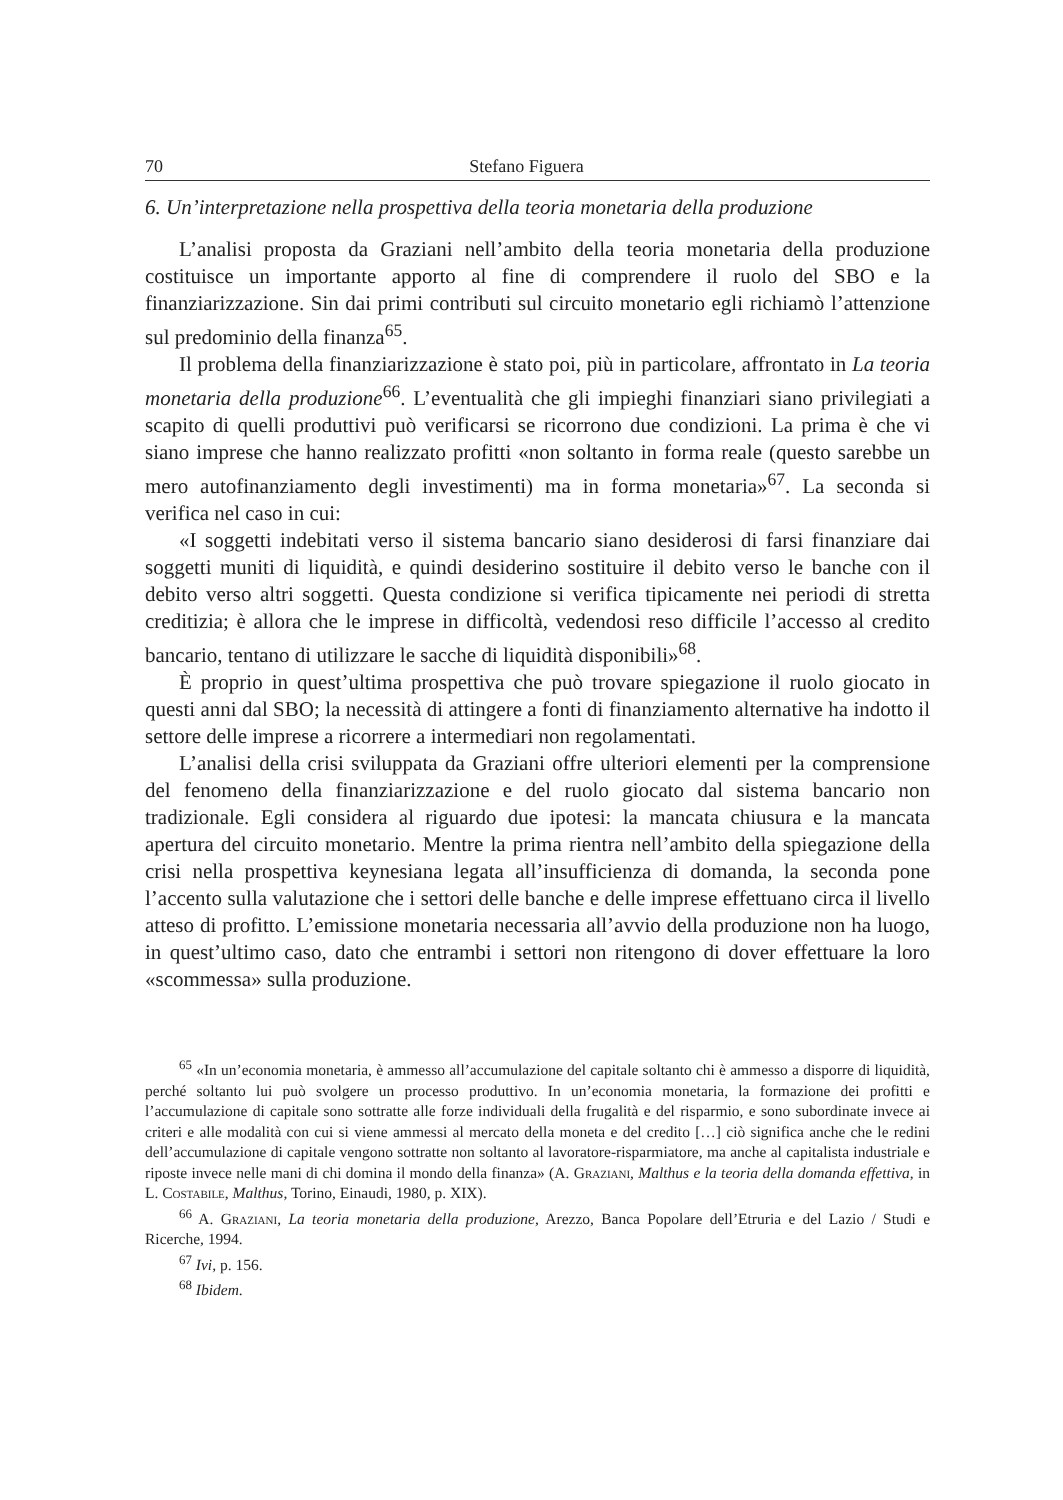70 Stefano Figuera
6. Un’interpretazione nella prospettiva della teoria monetaria della produzione
L’analisi proposta da Graziani nell’ambito della teoria monetaria della produzione costituisce un importante apporto al fine di comprendere il ruolo del SBO e la finanziarizzazione. Sin dai primi contributi sul circuito monetario egli richiamò l’attenzione sul predominio della finanza<sup>65</sup>.
Il problema della finanziarizzazione è stato poi, più in particolare, affrontato in La teoria monetaria della produzione<sup>66</sup>. L’eventualità che gli impieghi finanziari siano privilegiati a scapito di quelli produttivi può verificarsi se ricorrono due condizioni. La prima è che vi siano imprese che hanno realizzato profitti «non soltanto in forma reale (questo sarebbe un mero autofinanziamento degli investimenti) ma in forma monetaria»<sup>67</sup>. La seconda si verifica nel caso in cui:
«I soggetti indebitati verso il sistema bancario siano desiderosi di farsi finanziare dai soggetti muniti di liquidità, e quindi desiderino sostituire il debito verso le banche con il debito verso altri soggetti. Questa condizione si verifica tipicamente nei periodi di stretta creditizia; è allora che le imprese in difficoltà, vedendosi reso difficile l’accesso al credito bancario, tentano di utilizzare le sacche di liquidità disponibili»<sup>68</sup>.
È proprio in quest’ultima prospettiva che può trovare spiegazione il ruolo giocato in questi anni dal SBO; la necessità di attingere a fonti di finanziamento alternative ha indotto il settore delle imprese a ricorrere a intermediari non regolamentati.
L’analisi della crisi sviluppata da Graziani offre ulteriori elementi per la comprensione del fenomeno della finanziarizzazione e del ruolo giocato dal sistema bancario non tradizionale. Egli considera al riguardo due ipotesi: la mancata chiusura e la mancata apertura del circuito monetario. Mentre la prima rientra nell’ambito della spiegazione della crisi nella prospettiva keynesiana legata all’insufficienza di domanda, la seconda pone l’accento sulla valutazione che i settori delle banche e delle imprese effettuano circa il livello atteso di profitto. L’emissione monetaria necessaria all’avvio della produzione non ha luogo, in quest’ultimo caso, dato che entrambi i settori non ritengono di dover effettuare la loro «scommessa» sulla produzione.
<sup>65</sup> «In un’economia monetaria, è ammesso all’accumulazione del capitale soltanto chi è ammesso a disporre di liquidità, perché soltanto lui può svolgere un processo produttivo. In un’economia monetaria, la formazione dei profitti e l’accumulazione di capitale sono sottratte alle forze individuali della frugalità e del risparmio, e sono subordinate invece ai criteri e alle modalità con cui si viene ammessi al mercato della moneta e del credito […] ciò significa anche che le redini dell’accumulazione di capitale vengono sottratte non soltanto al lavoratore-risparmiatore, ma anche al capitalista industriale e riposte invece nelle mani di chi domina il mondo della finanza» (A. Graziani, Malthus e la teoria della domanda effettiva, in L. Costabile, Malthus, Torino, Einaudi, 1980, p. XIX).
<sup>66</sup> A. Graziani, La teoria monetaria della produzione, Arezzo, Banca Popolare dell’Etruria e del Lazio / Studi e Ricerche, 1994.
<sup>67</sup> Ivi, p. 156.
<sup>68</sup> Ibidem.